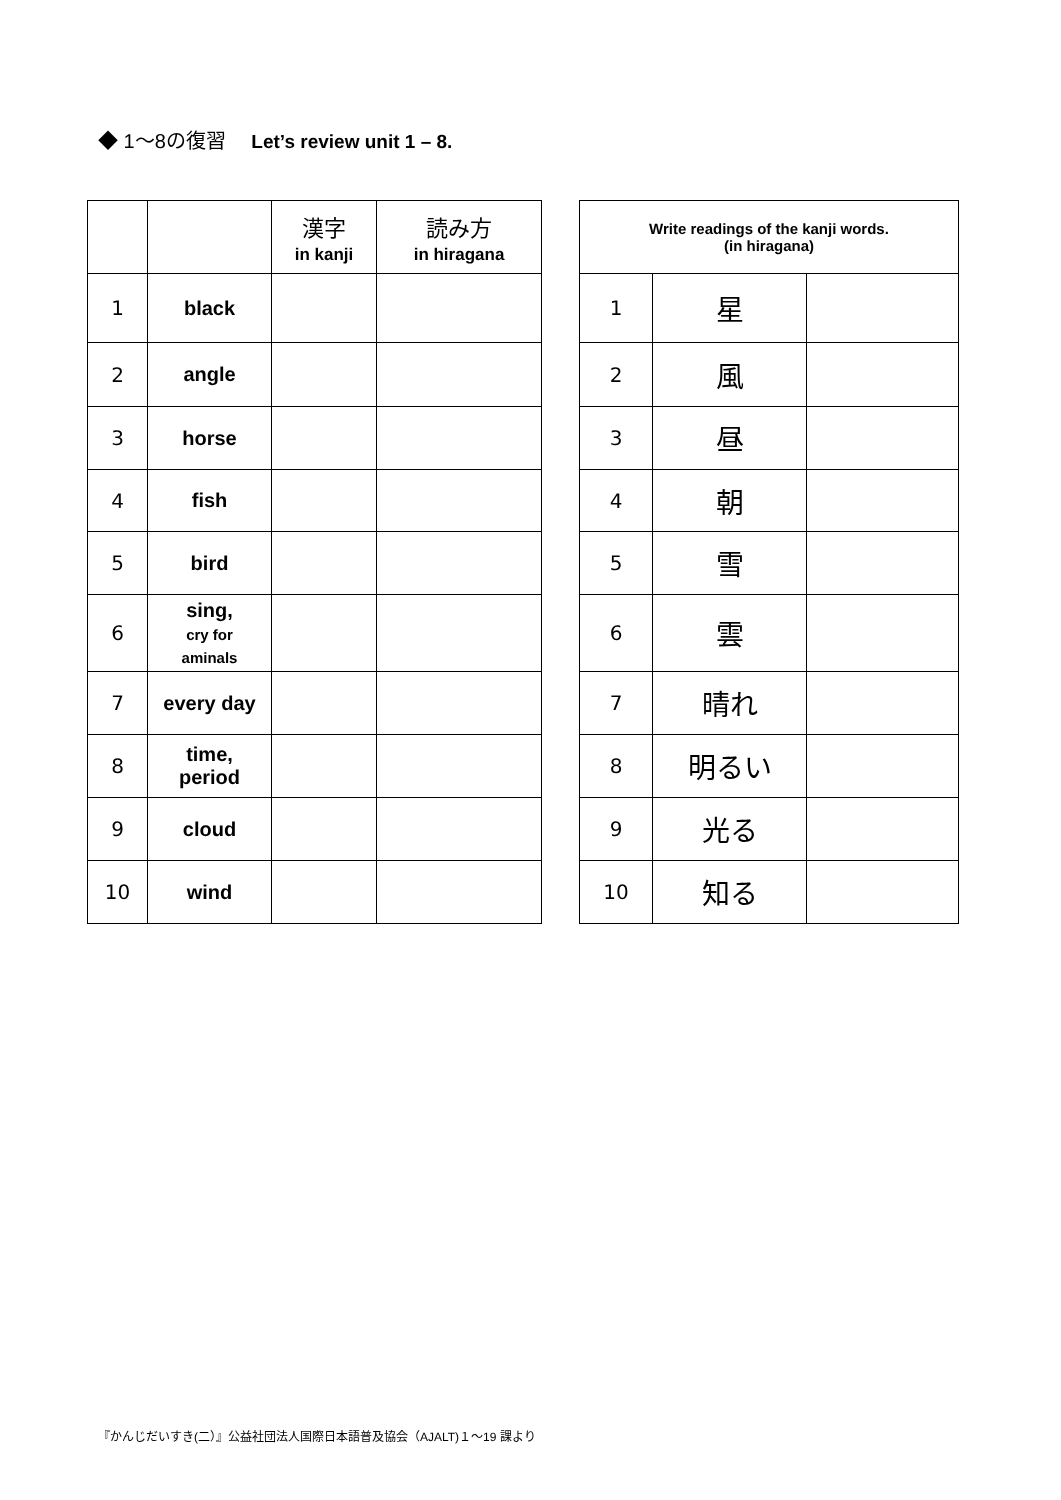◆ 1～8の復習 Let’s review unit 1 – 8.
| | | 漢字 in kanji | 読み方 in hiragana |
| --- | --- | --- | --- |
| 1 | black | | |
| 2 | angle | | |
| 3 | horse | | |
| 4 | fish | | |
| 5 | bird | | |
| 6 | sing, cry for aminals | | |
| 7 | every day | | |
| 8 | time, period | | |
| 9 | cloud | | |
| 10 | wind | | |
| Write readings of the kanji words. (in hiragana) | | |
| --- | --- | --- |
| 1 | 星 | |
| 2 | 風 | |
| 3 | 昼 | |
| 4 | 朝 | |
| 5 | 雪 | |
| 6 | 雲 | |
| 7 | 晴れ | |
| 8 | 明るい | |
| 9 | 光る | |
| 10 | 知る | |
『かんじだいすき(二）』公益社団法人国際日本語普及協会（AJALT)１～19 課より